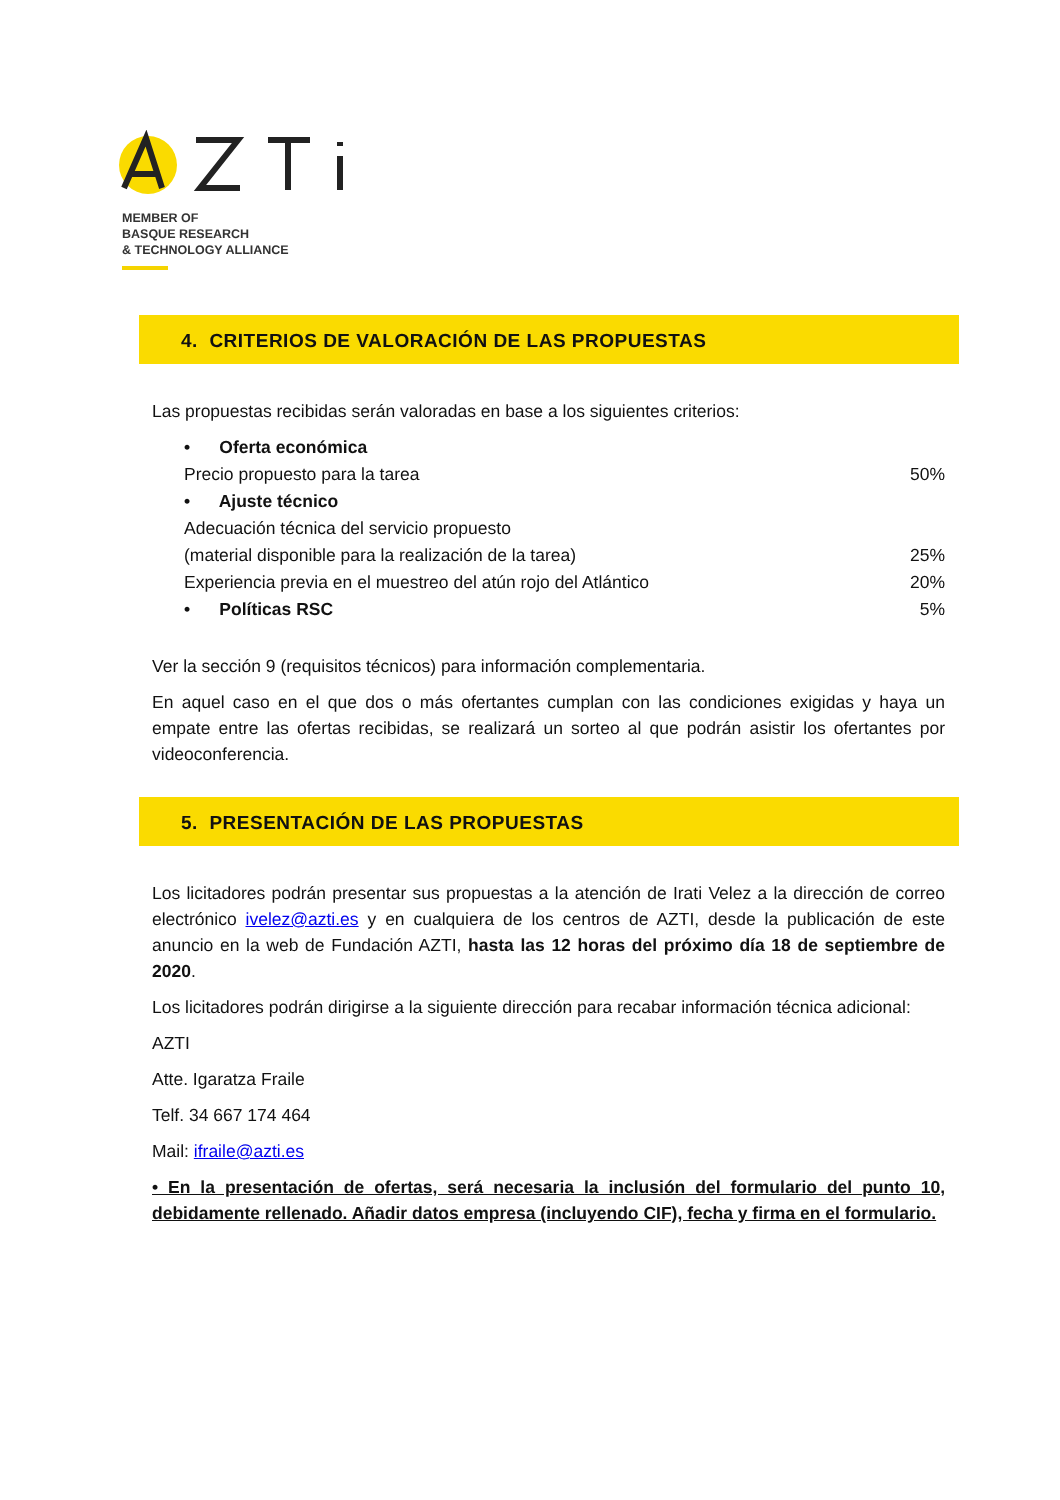MEMBER OF
BASQUE RESEARCH
& TECHNOLOGY ALLIANCE
4. CRITERIOS DE VALORACIÓN DE LAS PROPUESTAS
Las propuestas recibidas serán valoradas en base a los siguientes criterios:
• Oferta económica
Precio propuesto para la tarea 50%
• Ajuste técnico
Adecuación técnica del servicio propuesto
(material disponible para la realización de la tarea) 25%
Experiencia previa en el muestreo del atún rojo del Atlántico 20%
• Políticas RSC 5%
Ver la sección 9 (requisitos técnicos) para información complementaria.
En aquel caso en el que dos o más ofertantes cumplan con las condiciones exigidas y haya un empate entre las ofertas recibidas, se realizará un sorteo al que podrán asistir los ofertantes por videoconferencia.
5. PRESENTACIÓN DE LAS PROPUESTAS
Los licitadores podrán presentar sus propuestas a la atención de Irati Velez a la dirección de correo electrónico ivelez@azti.es y en cualquiera de los centros de AZTI, desde la publicación de este anuncio en la web de Fundación AZTI, hasta las 12 horas del próximo día 18 de septiembre de 2020.
Los licitadores podrán dirigirse a la siguiente dirección para recabar información técnica adicional:
AZTI
Atte. Igaratza Fraile
Telf. 34 667 174 464
Mail: ifraile@azti.es
• En la presentación de ofertas, será necesaria la inclusión del formulario del punto 10, debidamente rellenado. Añadir datos empresa (incluyendo CIF), fecha y firma en el formulario.